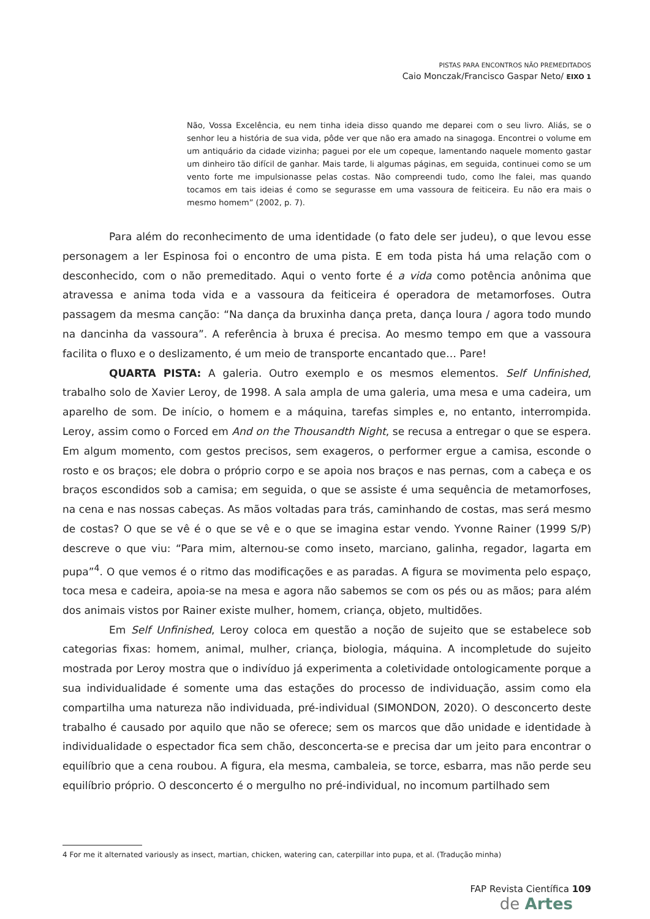PISTAS PARA ENCONTROS NÃO PREMEDITADOS
Caio Monczak/Francisco Gaspar Neto/ EIXO 1
Não, Vossa Excelência, eu nem tinha ideia disso quando me deparei com o seu livro. Aliás, se o senhor leu a história de sua vida, pôde ver que não era amado na sinagoga. Encontrei o volume em um antiquário da cidade vizinha; paguei por ele um copeque, lamentando naquele momento gastar um dinheiro tão difícil de ganhar. Mais tarde, li algumas páginas, em seguida, continuei como se um vento forte me impulsionasse pelas costas. Não compreendi tudo, como lhe falei, mas quando tocamos em tais ideias é como se segurasse em uma vassoura de feiticeira. Eu não era mais o mesmo homem” (2002, p. 7).
Para além do reconhecimento de uma identidade (o fato dele ser judeu), o que levou esse personagem a ler Espinosa foi o encontro de uma pista. E em toda pista há uma relação com o desconhecido, com o não premeditado. Aqui o vento forte é a vida como potência anônima que atravessa e anima toda vida e a vassoura da feiticeira é operadora de metamorfoses. Outra passagem da mesma canção: “Na dança da bruxinha dança preta, dança loura / agora todo mundo na dancinha da vassoura”. A referência à bruxa é precisa. Ao mesmo tempo em que a vassoura facilita o fluxo e o deslizamento, é um meio de transporte encantado que… Pare!
QUARTA PISTA: A galeria. Outro exemplo e os mesmos elementos. Self Unfinished, trabalho solo de Xavier Leroy, de 1998. A sala ampla de uma galeria, uma mesa e uma cadeira, um aparelho de som. De início, o homem e a máquina, tarefas simples e, no entanto, interrompida. Leroy, assim como o Forced em And on the Thousandth Night, se recusa a entregar o que se espera. Em algum momento, com gestos precisos, sem exageros, o performer ergue a camisa, esconde o rosto e os braços; ele dobra o próprio corpo e se apoia nos braços e nas pernas, com a cabeça e os braços escondidos sob a camisa; em seguida, o que se assiste é uma sequência de metamorfoses, na cena e nas nossas cabeças. As mãos voltadas para trás, caminhando de costas, mas será mesmo de costas? O que se vê é o que se vê e o que se imagina estar vendo. Yvonne Rainer (1999 S/P) descreve o que viu: “Para mim, alternou-se como inseto, marciano, galinha, regador, lagarta em pupa”<sup>4</sup>. O que vemos é o ritmo das modificações e as paradas. A figura se movimenta pelo espaço, toca mesa e cadeira, apoia-se na mesa e agora não sabemos se com os pés ou as mãos; para além dos animais vistos por Rainer existe mulher, homem, criança, objeto, multidões.
Em Self Unfinished, Leroy coloca em questão a noção de sujeito que se estabelece sob categorias fixas: homem, animal, mulher, criança, biologia, máquina. A incompletude do sujeito mostrada por Leroy mostra que o indivíduo já experimenta a coletividade ontologicamente porque a sua individualidade é somente uma das estações do processo de individuação, assim como ela compartilha uma natureza não individuada, pré-individual (SIMONDON, 2020). O desconcerto deste trabalho é causado por aquilo que não se oferece; sem os marcos que dão unidade e identidade à individualidade o espectador fica sem chão, desconcerta-se e precisa dar um jeito para encontrar o equilíbrio que a cena roubou. A figura, ela mesma, cambaleia, se torce, esbarra, mas não perde seu equilíbrio próprio. O desconcerto é o mergulho no pré-individual, no incomum partilhado sem
4 For me it alternated variously as insect, martian, chicken, watering can, caterpillar into pupa, et al. (Tradução minha)
FAP Revista Científica 109
de Artes